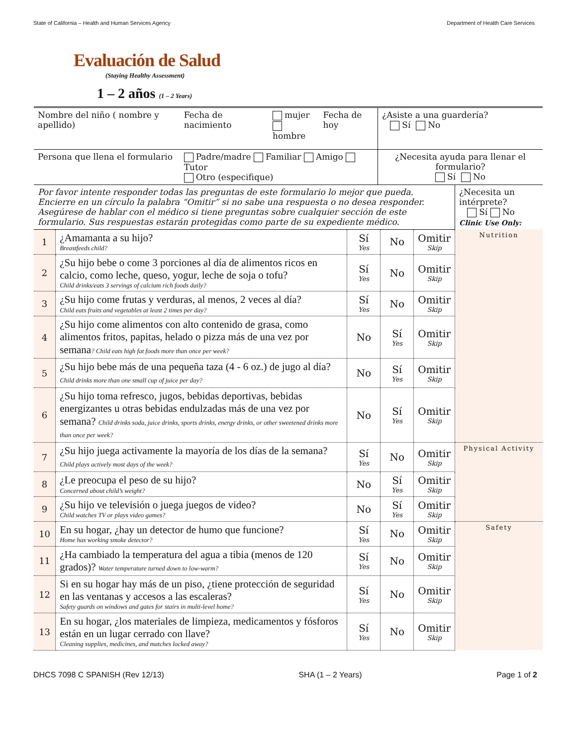State of California – Health and Human Services Agency Department of Health Care Services
Evaluación de Salud
(Staying Healthy Assessment)
1 – 2 años (1 – 2 Years)
| Nombre del niño ( nombre y apellido) | Fecha de nacimiento | mujer hombre | Fecha de hoy | ¿Asiste a una guardería? Sí No |
| Persona que llena el formulario | Padre/madre Familiar Amigo Tutor Otro (especifique) | | | ¿Necesita ayuda para llenar el formulario? Sí No |
| Por favor intente responder todas las preguntas de este formulario lo mejor que pueda. Encierre en un círculo la palabra “Omitir” si no sabe una respuesta o no desea responder. Asegúrese de hablar con el médico si tiene preguntas sobre cualquier sección de este formulario. Sus respuestas estarán protegidas como parte de su expediente médico. | | | | | ¿Necesita un intérprete? Sí No Clinic Use Only: |
| 1 | ¿Amamanta a su hijo? Breastfeeds child? | Sí Yes | No | Omitir Skip | Nutrition |
| 2 | ¿Su hijo bebe o come 3 porciones al día de alimentos ricos en calcio, como leche, queso, yogur, leche de soja o tofu? Child drinks/eats 3 servings of calcium rich foods daily? | Sí Yes | No | Omitir Skip | |
| 3 | ¿Su hijo come frutas y verduras, al menos, 2 veces al día? Child eats fruits and vegetables at least 2 times per day? | Sí Yes | No | Omitir Skip | |
| 4 | ¿Su hijo come alimentos con alto contenido de grasa, como alimentos fritos, papitas, helado o pizza más de una vez por semana ? Child eats high fat foods more than once per week? | No | Sí Yes | Omitir Skip | |
| 5 | ¿Su hijo bebe más de una pequeña taza (4 - 6 oz.) de jugo al día? Child drinks more than one small cup of juice per day? | No | Sí Yes | Omitir Skip | |
| 6 | ¿Su hijo toma refresco, jugos, bebidas deportivas, bebidas energizantes u otras bebidas endulzadas más de una vez por semana? Child drinks soda, juice drinks, sports drinks, energy drinks, or other sweetened drinks more than once per week? | No | Sí Yes | Omitir Skip | |
| 7 | ¿Su hijo juega activamente la mayoría de los días de la semana? Child plays actively most days of the week? | Sí Yes | No | Omitir Skip | Physical Activity |
| 8 | ¿Le preocupa el peso de su hijo? Concerned about child’s weight? | No | Sí Yes | Omitir Skip | |
| 9 | ¿Su hijo ve televisión o juega juegos de video? Child watches TV or plays video games? | No | Sí Yes | Omitir Skip | |
| 10 | En su hogar, ¿hay un detector de humo que funcione? Home has working smoke detector? | Sí Yes | No | Omitir Skip | Safety |
| 11 | ¿Ha cambiado la temperatura del agua a tibia (menos de 120 grados)? Water temperature turned down to low-warm? | Sí Yes | No | Omitir Skip | |
| 12 | Si en su hogar hay más de un piso, ¿tiene protección de seguridad en las ventanas y accesos a las escaleras? Safety guards on windows and gates for stairs in multi-level home? | Sí Yes | No | Omitir Skip | |
| 13 | En su hogar, ¿los materiales de limpieza, medicamentos y fósforos están en un lugar cerrado con llave? Cleaning supplies, medicines, and matches locked away? | Sí Yes | No | Omitir Skip | |
DHCS 7098 C SPANISH (Rev 12/13) SHA (1 – 2 Years) Page 1 of 2